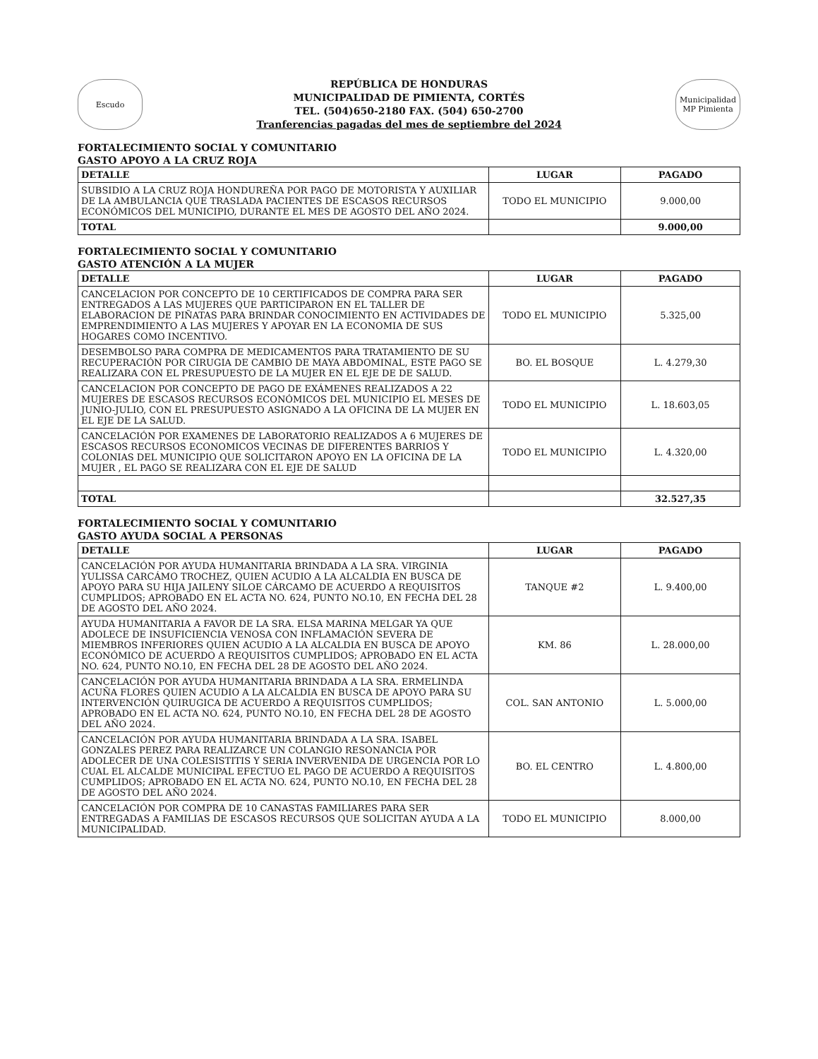Escudo
REPÚBLICA DE HONDURAS
MUNICIPALIDAD DE PIMIENTA, CORTÉS
TEL. (504)650-2180 FAX. (504) 650-2700
Tranferencias pagadas del mes de septiembre del 2024
Municipalidad MP Pimienta
FORTALECIMIENTO SOCIAL Y COMUNITARIO
GASTO APOYO A LA CRUZ ROJA
| DETALLE | LUGAR | PAGADO |
| --- | --- | --- |
| SUBSIDIO A LA CRUZ ROJA HONDUREÑA POR PAGO DE MOTORISTA Y AUXILIAR DE LA AMBULANCIA QUE TRASLADA PACIENTES DE ESCASOS RECURSOS ECONÓMICOS DEL MUNICIPIO, DURANTE EL MES DE AGOSTO DEL AÑO 2024. | TODO EL MUNICIPIO | 9.000,00 |
| TOTAL | | 9.000,00 |
FORTALECIMIENTO SOCIAL Y COMUNITARIO
GASTO ATENCIÓN A LA MUJER
| DETALLE | LUGAR | PAGADO |
| --- | --- | --- |
| CANCELACION POR CONCEPTO DE 10 CERTIFICADOS DE COMPRA PARA SER ENTREGADOS A LAS MUJERES QUE PARTICIPARON EN EL TALLER DE ELABORACION DE PIÑATAS PARA BRINDAR CONOCIMIENTO EN ACTIVIDADES DE EMPRENDIMIENTO A LAS MUJERES Y APOYAR EN LA ECONOMIA DE SUS HOGARES COMO INCENTIVO. | TODO EL MUNICIPIO | 5.325,00 |
| DESEMBOLSO PARA COMPRA DE MEDICAMENTOS PARA TRATAMIENTO DE SU RECUPERACIÓN POR CIRUGIA DE CAMBIO DE MAYA ABDOMINAL, ESTE PAGO SE REALIZARA CON EL PRESUPUESTO DE LA MUJER EN EL EJE DE DE SALUD. | BO. EL BOSQUE | L. 4.279,30 |
| CANCELACION POR CONCEPTO DE PAGO DE EXÁMENES REALIZADOS A 22 MUJERES DE ESCASOS RECURSOS ECONÓMICOS DEL MUNICIPIO EL MESES DE JUNIO-JULIO, CON EL PRESUPUESTO ASIGNADO A LA OFICINA DE LA MUJER EN EL EJE DE LA SALUD. | TODO EL MUNICIPIO | L. 18.603,05 |
| CANCELACIÓN POR EXAMENES DE LABORATORIO REALIZADOS A 6 MUJERES DE ESCASOS RECURSOS ECONOMICOS VECINAS DE DIFERENTES BARRIOS Y COLONIAS DEL MUNICIPIO QUE SOLICITARON APOYO EN LA OFICINA DE LA MUJER , EL PAGO SE REALIZARA CON EL EJE DE SALUD | TODO EL MUNICIPIO | L. 4.320,00 |
| TOTAL | | 32.527,35 |
FORTALECIMIENTO SOCIAL Y COMUNITARIO
GASTO AYUDA SOCIAL A PERSONAS
| DETALLE | LUGAR | PAGADO |
| --- | --- | --- |
| CANCELACIÓN POR AYUDA HUMANITARIA BRINDADA A LA SRA. VIRGINIA YULISSA CARCÁMO TROCHEZ, QUIEN ACUDIO A LA ALCALDIA EN BUSCA DE APOYO PARA SU HIJA JAILENY SILOE CÁRCAMO DE ACUERDO A REQUISITOS CUMPLIDOS; APROBADO EN EL ACTA NO. 624, PUNTO NO.10, EN FECHA DEL 28 DE AGOSTO DEL AÑO 2024. | TANQUE #2 | L. 9.400,00 |
| AYUDA HUMANITARIA A FAVOR DE LA SRA. ELSA MARINA MELGAR YA QUE ADOLECE DE INSUFICIENCIA VENOSA CON INFLAMACIÓN SEVERA DE MIEMBROS INFERIORES QUIEN ACUDIO A LA ALCALDIA EN BUSCA DE APOYO ECONÓMICO DE ACUERDO A REQUISITOS CUMPLIDOS; APROBADO EN EL ACTA NO. 624, PUNTO NO.10, EN FECHA DEL 28 DE AGOSTO DEL AÑO 2024. | KM. 86 | L. 28.000,00 |
| CANCELACIÓN POR AYUDA HUMANITARIA BRINDADA A LA SRA. ERMELINDA ACUÑA FLORES QUIEN ACUDIO A LA ALCALDIA EN BUSCA DE APOYO PARA SU INTERVENCIÓN QUIRUGICA DE ACUERDO A REQUISITOS CUMPLIDOS; APROBADO EN EL ACTA NO. 624, PUNTO NO.10, EN FECHA DEL 28 DE AGOSTO DEL AÑO 2024. | COL. SAN ANTONIO | L. 5.000,00 |
| CANCELACIÓN POR AYUDA HUMANITARIA BRINDADA A LA SRA. ISABEL GONZALES PEREZ PARA REALIZARCE UN COLANGIO RESONANCIA POR ADOLECER DE UNA COLESISTITIS Y SERIA INVERVENIDA DE URGENCIA POR LO CUAL EL ALCALDE MUNICIPAL EFECTUO EL PAGO DE ACUERDO A REQUISITOS CUMPLIDOS; APROBADO EN EL ACTA NO. 624, PUNTO NO.10, EN FECHA DEL 28 DE AGOSTO DEL AÑO 2024. | BO. EL CENTRO | L. 4.800,00 |
| CANCELACIÓN POR COMPRA DE 10 CANASTAS FAMILIARES PARA SER ENTREGADAS A FAMILIAS DE ESCASOS RECURSOS QUE SOLICITAN AYUDA A LA MUNICIPALIDAD. | TODO EL MUNICIPIO | 8.000,00 |